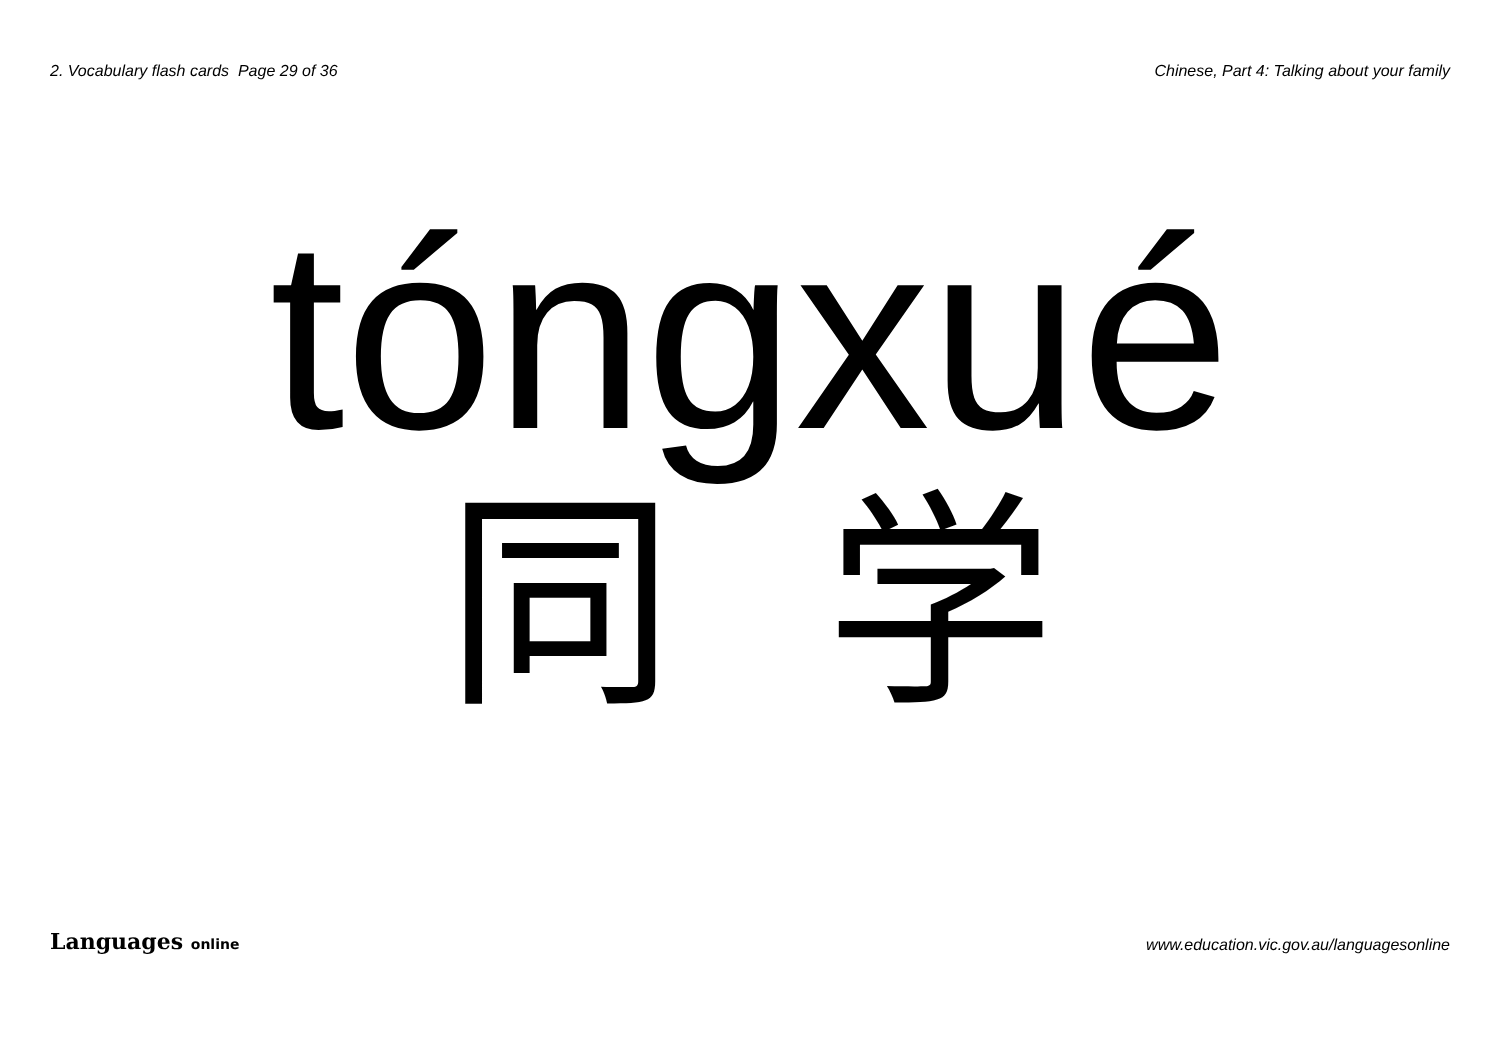2. Vocabulary flash cards Page 29 of 36 Chinese, Part 4: Talking about your family
tóngxué
同学
Languages online www.education.vic.gov.au/languagesonline